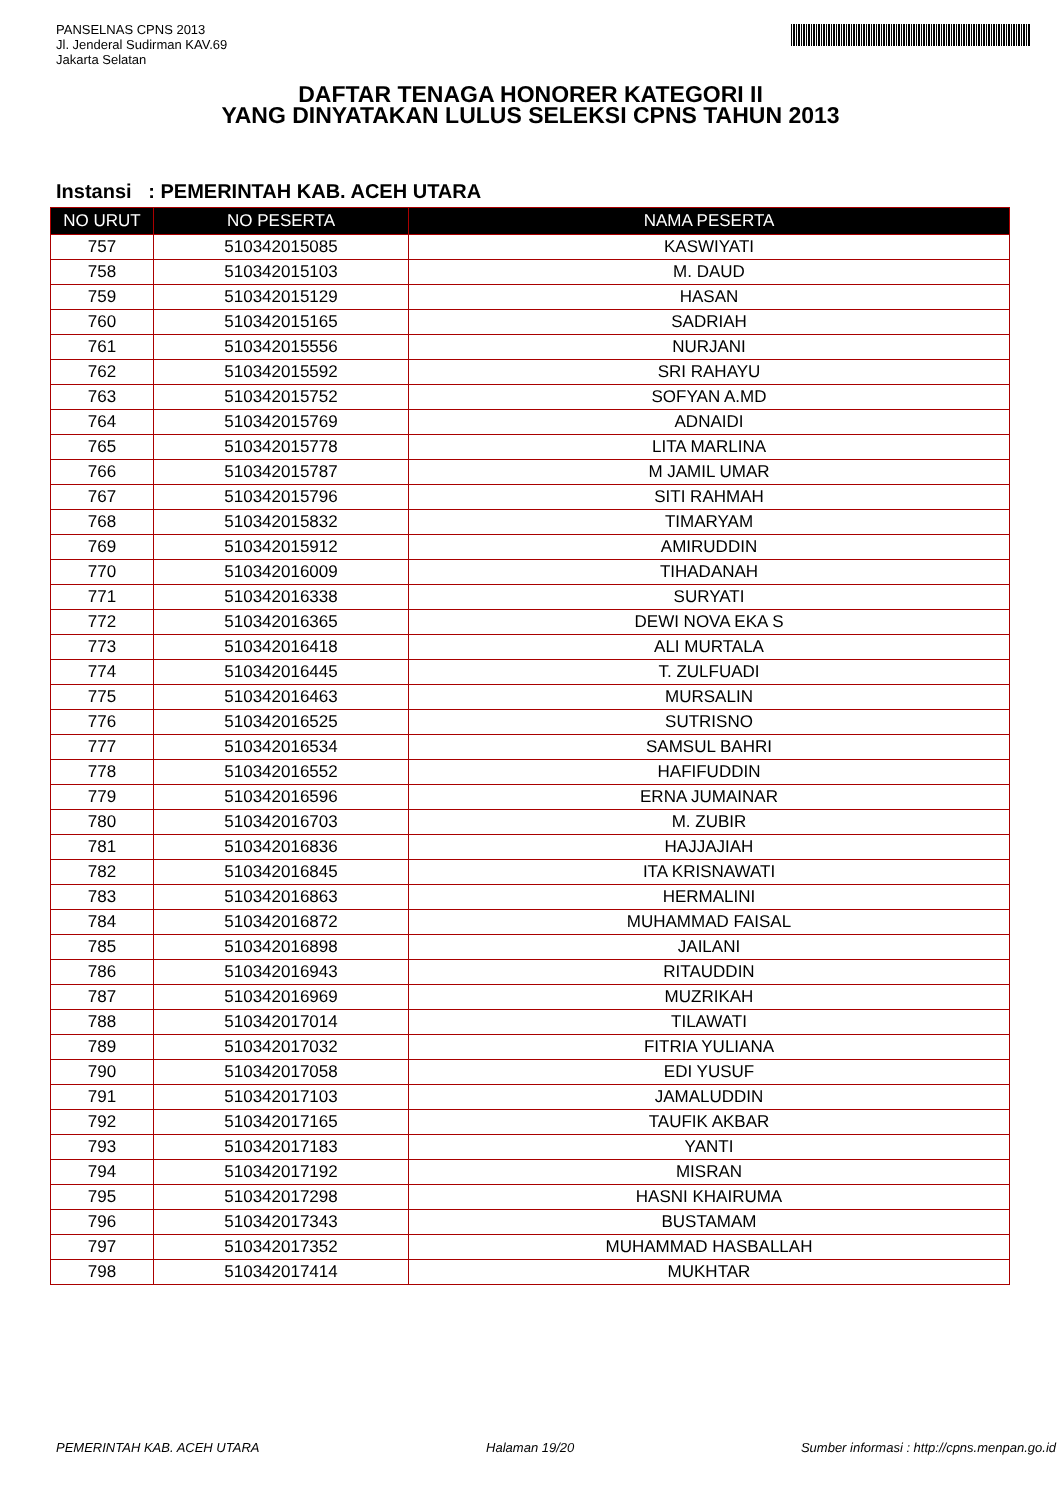PANSELNAS CPNS 2013
Jl. Jenderal Sudirman KAV.69
Jakarta Selatan
DAFTAR TENAGA HONORER KATEGORI II
YANG DINYATAKAN LULUS SELEKSI CPNS TAHUN 2013
Instansi : PEMERINTAH KAB. ACEH UTARA
| NO URUT | NO PESERTA | NAMA PESERTA |
| --- | --- | --- |
| 757 | 510342015085 | KASWIYATI |
| 758 | 510342015103 | M. DAUD |
| 759 | 510342015129 | HASAN |
| 760 | 510342015165 | SADRIAH |
| 761 | 510342015556 | NURJANI |
| 762 | 510342015592 | SRI RAHAYU |
| 763 | 510342015752 | SOFYAN A.MD |
| 764 | 510342015769 | ADNAIDI |
| 765 | 510342015778 | LITA MARLINA |
| 766 | 510342015787 | M JAMIL UMAR |
| 767 | 510342015796 | SITI RAHMAH |
| 768 | 510342015832 | TIMARYAM |
| 769 | 510342015912 | AMIRUDDIN |
| 770 | 510342016009 | TIHADANAH |
| 771 | 510342016338 | SURYATI |
| 772 | 510342016365 | DEWI NOVA EKA S |
| 773 | 510342016418 | ALI MURTALA |
| 774 | 510342016445 | T. ZULFUADI |
| 775 | 510342016463 | MURSALIN |
| 776 | 510342016525 | SUTRISNO |
| 777 | 510342016534 | SAMSUL BAHRI |
| 778 | 510342016552 | HAFIFUDDIN |
| 779 | 510342016596 | ERNA JUMAINAR |
| 780 | 510342016703 | M. ZUBIR |
| 781 | 510342016836 | HAJJAJIAH |
| 782 | 510342016845 | ITA KRISNAWATI |
| 783 | 510342016863 | HERMALINI |
| 784 | 510342016872 | MUHAMMAD FAISAL |
| 785 | 510342016898 | JAILANI |
| 786 | 510342016943 | RITAUDDIN |
| 787 | 510342016969 | MUZRIKAH |
| 788 | 510342017014 | TILAWATI |
| 789 | 510342017032 | FITRIA YULIANA |
| 790 | 510342017058 | EDI YUSUF |
| 791 | 510342017103 | JAMALUDDIN |
| 792 | 510342017165 | TAUFIK AKBAR |
| 793 | 510342017183 | YANTI |
| 794 | 510342017192 | MISRAN |
| 795 | 510342017298 | HASNI KHAIRUMA |
| 796 | 510342017343 | BUSTAMAM |
| 797 | 510342017352 | MUHAMMAD HASBALLAH |
| 798 | 510342017414 | MUKHTAR |
PEMERINTAH KAB. ACEH UTARA Halaman 19/20 Sumber informasi : http://cpns.menpan.go.id